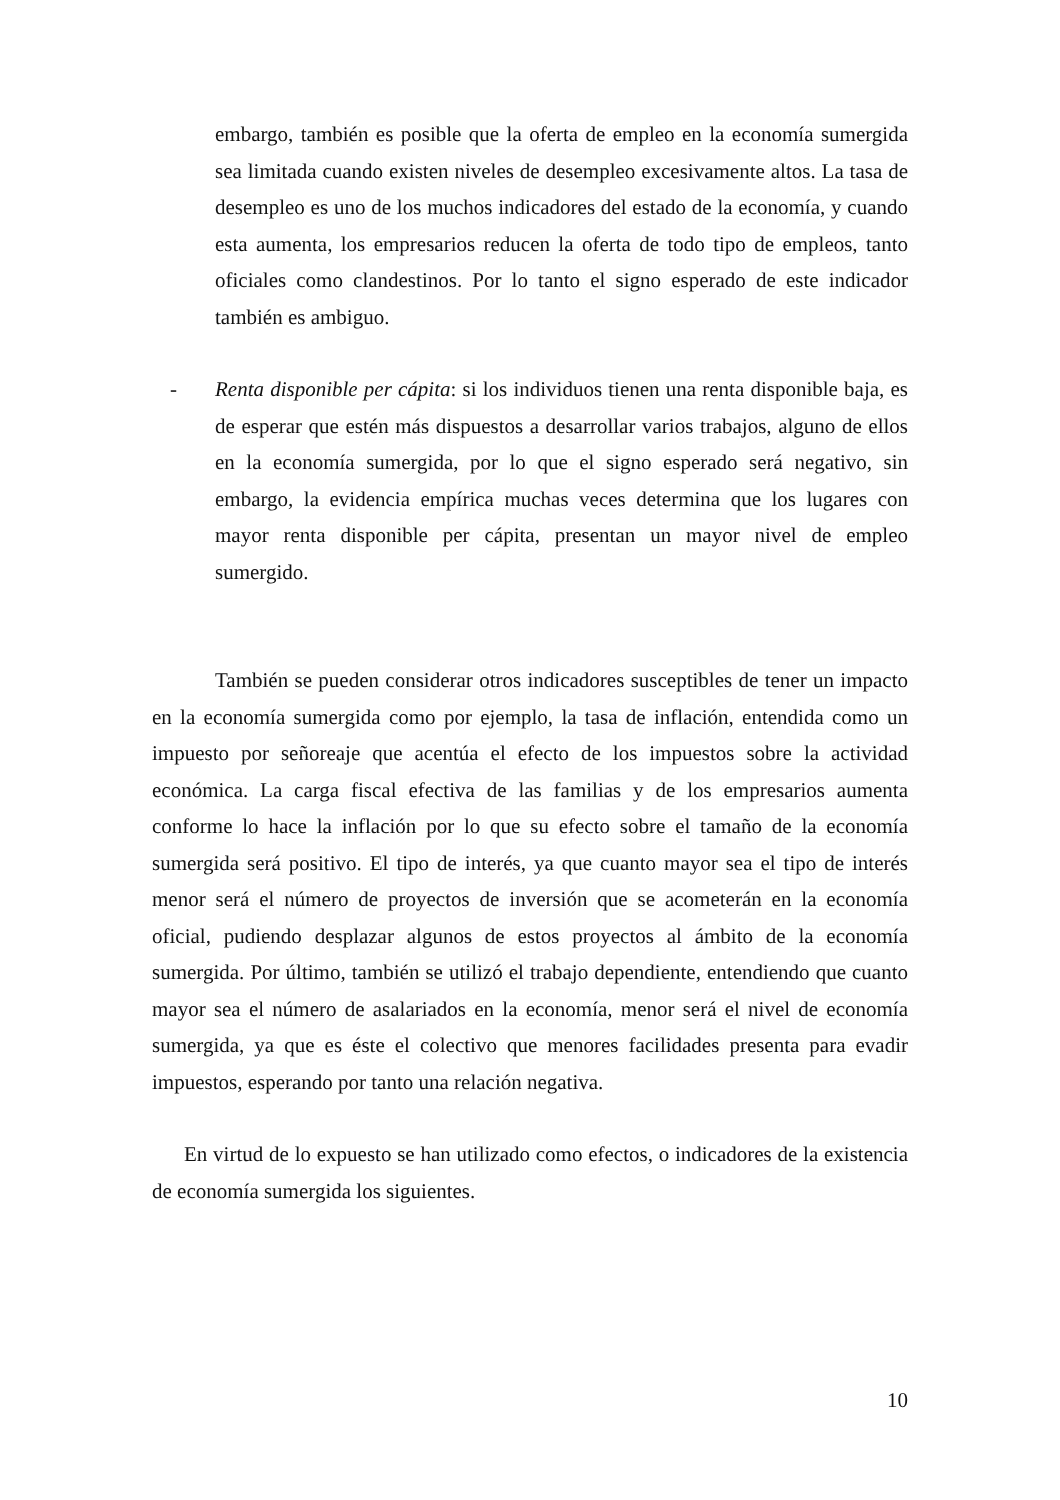embargo, también es posible que la oferta de empleo en la economía sumergida sea limitada cuando existen niveles de desempleo excesivamente altos. La tasa de desempleo es uno de los muchos indicadores del estado de la economía, y cuando esta aumenta, los empresarios reducen la oferta de todo tipo de empleos, tanto oficiales como clandestinos. Por lo tanto el signo esperado de este indicador también es ambiguo.
- Renta disponible per cápita: si los individuos tienen una renta disponible baja, es de esperar que estén más dispuestos a desarrollar varios trabajos, alguno de ellos en la economía sumergida, por lo que el signo esperado será negativo, sin embargo, la evidencia empírica muchas veces determina que los lugares con mayor renta disponible per cápita, presentan un mayor nivel de empleo sumergido.
También se pueden considerar otros indicadores susceptibles de tener un impacto en la economía sumergida como por ejemplo, la tasa de inflación, entendida como un impuesto por señoreaje que acentúa el efecto de los impuestos sobre la actividad económica. La carga fiscal efectiva de las familias y de los empresarios aumenta conforme lo hace la inflación por lo que su efecto sobre el tamaño de la economía sumergida será positivo. El tipo de interés, ya que cuanto mayor sea el tipo de interés menor será el número de proyectos de inversión que se acometerán en la economía oficial, pudiendo desplazar algunos de estos proyectos al ámbito de la economía sumergida. Por último, también se utilizó el trabajo dependiente, entendiendo que cuanto mayor sea el número de asalariados en la economía, menor será el nivel de economía sumergida, ya que es éste el colectivo que menores facilidades presenta para evadir impuestos, esperando por tanto una relación negativa.
En virtud de lo expuesto se han utilizado como efectos, o indicadores de la existencia de economía sumergida los siguientes.
10